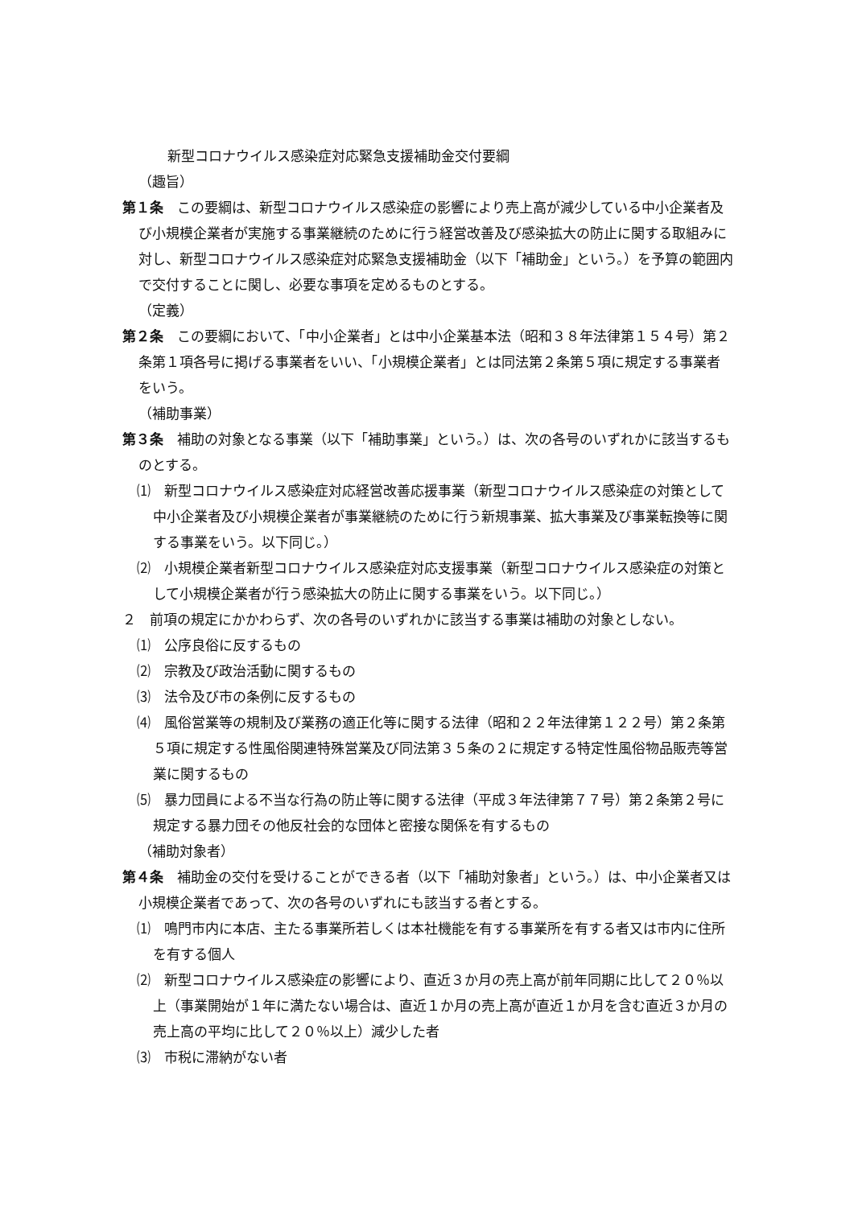新型コロナウイルス感染症対応緊急支援補助金交付要綱
（趣旨）
第１条　この要綱は、新型コロナウイルス感染症の影響により売上高が減少している中小企業者及び小規模企業者が実施する事業継続のために行う経営改善及び感染拡大の防止に関する取組みに対し、新型コロナウイルス感染症対応緊急支援補助金（以下「補助金」という。）を予算の範囲内で交付することに関し、必要な事項を定めるものとする。
（定義）
第２条　この要綱において、「中小企業者」とは中小企業基本法（昭和３８年法律第１５４号）第２条第１項各号に掲げる事業者をいい、「小規模企業者」とは同法第２条第５項に規定する事業者をいう。
（補助事業）
第３条　補助の対象となる事業（以下「補助事業」という。）は、次の各号のいずれかに該当するものとする。
⑴　新型コロナウイルス感染症対応経営改善応援事業（新型コロナウイルス感染症の対策として中小企業者及び小規模企業者が事業継続のために行う新規事業、拡大事業及び事業転換等に関する事業をいう。以下同じ。）
⑵　小規模企業者新型コロナウイルス感染症対応支援事業（新型コロナウイルス感染症の対策として小規模企業者が行う感染拡大の防止に関する事業をいう。以下同じ。）
２　前項の規定にかかわらず、次の各号のいずれかに該当する事業は補助の対象としない。
⑴　公序良俗に反するもの
⑵　宗教及び政治活動に関するもの
⑶　法令及び市の条例に反するもの
⑷　風俗営業等の規制及び業務の適正化等に関する法律（昭和２２年法律第１２２号）第２条第５項に規定する性風俗関連特殊営業及び同法第３５条の２に規定する特定性風俗物品販売等営業に関するもの
⑸　暴力団員による不当な行為の防止等に関する法律（平成３年法律第７７号）第２条第２号に規定する暴力団その他反社会的な団体と密接な関係を有するもの
（補助対象者）
第４条　補助金の交付を受けることができる者（以下「補助対象者」という。）は、中小企業者又は小規模企業者であって、次の各号のいずれにも該当する者とする。
⑴　鳴門市内に本店、主たる事業所若しくは本社機能を有する事業所を有する者又は市内に住所を有する個人
⑵　新型コロナウイルス感染症の影響により、直近３か月の売上高が前年同期に比して２０％以上（事業開始が１年に満たない場合は、直近１か月の売上高が直近１か月を含む直近３か月の売上高の平均に比して２０％以上）減少した者
⑶　市税に滞納がない者